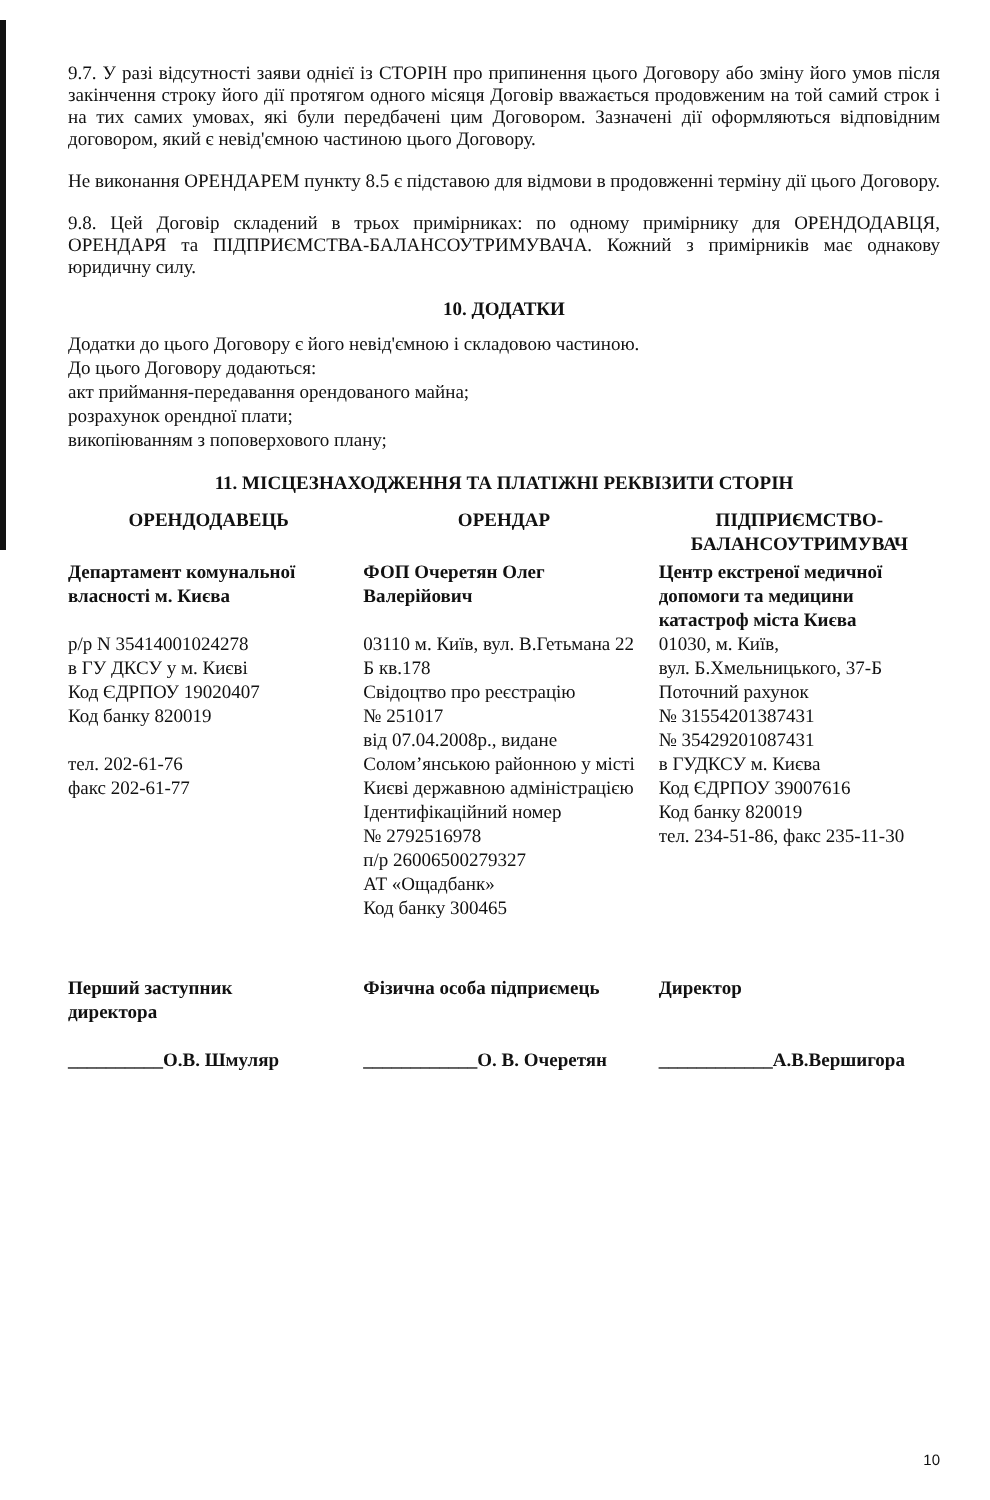9.7. У разі відсутності заяви однієї із СТОРІН про припинення цього Договору або зміну його умов після закінчення строку його дії протягом одного місяця Договір вважається продовженим на той самий строк і на тих самих умовах, які були передбачені цим Договором. Зазначені дії оформляються відповідним договором, який є невід'ємною частиною цього Договору.
Не виконання ОРЕНДАРЕМ пункту 8.5 є підставою для відмови в продовженні терміну дії цього Договору.
9.8. Цей Договір складений в трьох примірниках: по одному примірнику для ОРЕНДОДАВЦЯ, ОРЕНДАРЯ та ПІДПРИЄМСТВА-БАЛАНСОУТРИМУВАЧА. Кожний з примірників має однакову юридичну силу.
10. ДОДАТКИ
Додатки до цього Договору є його невід'ємною і складовою частиною.
До цього Договору додаються:
акт приймання-передавання орендованого майна;
розрахунок орендної плати;
викопіюванням з поповерхового плану;
11. МІСЦЕЗНАХОДЖЕННЯ ТА ПЛАТІЖНІ РЕКВІЗИТИ СТОРІН
ОРЕНДОДАВЕЦЬ
Департамент комунальної власності м. Києва
р/р N 35414001024278
в ГУ ДКСУ у м. Києві
Код ЄДРПОУ 19020407
Код банку 820019
тел. 202-61-76
факс 202-61-77
ОРЕНДАР
ФОП Очеретян Олег Валерійович
03110 м. Київ, вул. В.Гетьмана 22 Б кв.178
Свідоцтво про реєстрацію
№ 251017
від 07.04.2008р., видане Солом’янською районною у місті Києві державною адміністрацією
Ідентифікаційний номер
№ 2792516978
п/р 26006500279327
АТ «Ощадбанк»
Код банку 300465
ПІДПРИЄМСТВО-БАЛАНСОУТРИМУВАЧ
Центр екстреної медичної допомоги та медицини катастроф міста Києва
01030, м. Київ,
вул. Б.Хмельницького, 37-Б
Поточний рахунок
№ 31554201387431
№ 35429201087431
в ГУДКСУ м. Києва
Код ЄДРПОУ 39007616
Код банку 820019
тел. 234-51-86, факс 235-11-30
Перший заступник
директора
__________О.В. Шмуляр
Фізична особа підприємець
____________О. В. Очеретян
Директор
____________А.В.Вершигора
10